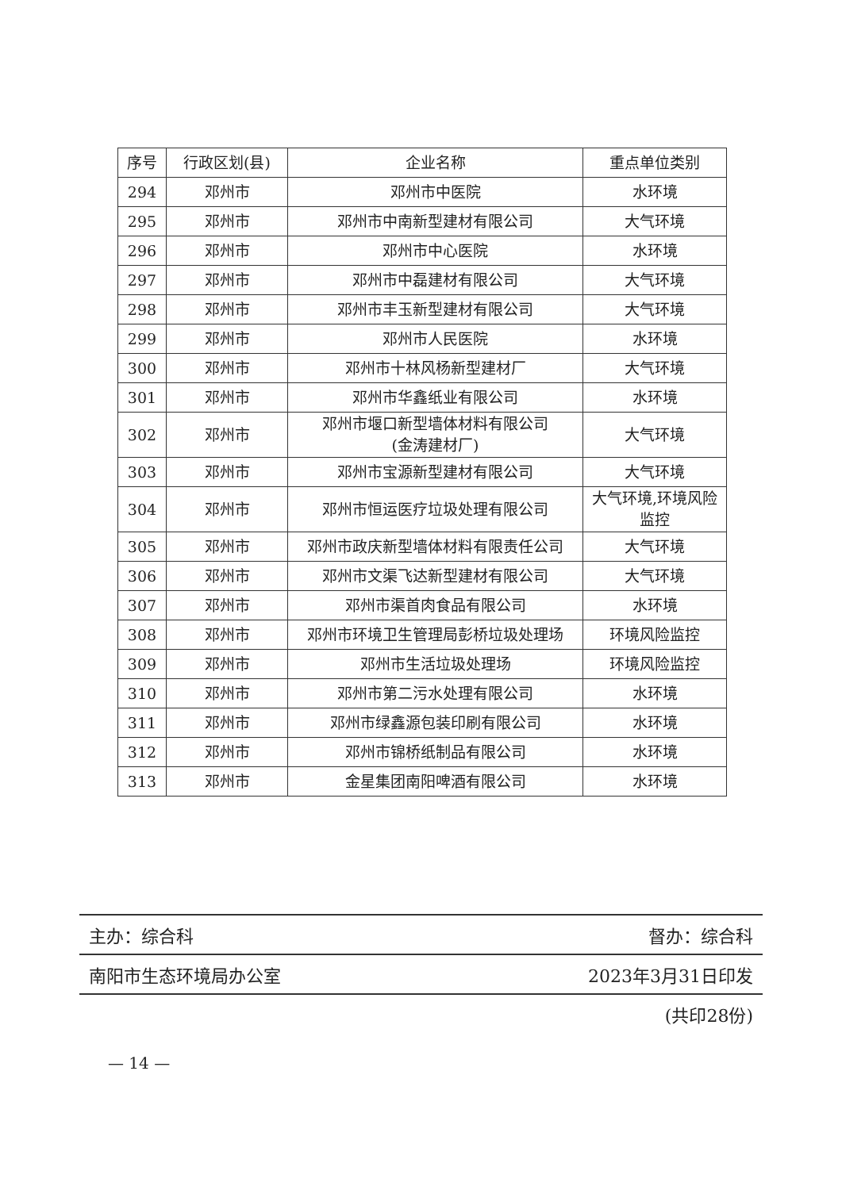| 序号 | 行政区划(县) | 企业名称 | 重点单位类别 |
| --- | --- | --- | --- |
| 294 | 邓州市 | 邓州市中医院 | 水环境 |
| 295 | 邓州市 | 邓州市中南新型建材有限公司 | 大气环境 |
| 296 | 邓州市 | 邓州市中心医院 | 水环境 |
| 297 | 邓州市 | 邓州市中磊建材有限公司 | 大气环境 |
| 298 | 邓州市 | 邓州市丰玉新型建材有限公司 | 大气环境 |
| 299 | 邓州市 | 邓州市人民医院 | 水环境 |
| 300 | 邓州市 | 邓州市十林风杨新型建材厂 | 大气环境 |
| 301 | 邓州市 | 邓州市华鑫纸业有限公司 | 水环境 |
| 302 | 邓州市 | 邓州市堰口新型墙体材料有限公司 (金涛建材厂) | 大气环境 |
| 303 | 邓州市 | 邓州市宝源新型建材有限公司 | 大气环境 |
| 304 | 邓州市 | 邓州市恒运医疗垃圾处理有限公司 | 大气环境,环境风险监控 |
| 305 | 邓州市 | 邓州市政庆新型墙体材料有限责任公司 | 大气环境 |
| 306 | 邓州市 | 邓州市文渠飞达新型建材有限公司 | 大气环境 |
| 307 | 邓州市 | 邓州市渠首肉食品有限公司 | 水环境 |
| 308 | 邓州市 | 邓州市环境卫生管理局彭桥垃圾处理场 | 环境风险监控 |
| 309 | 邓州市 | 邓州市生活垃圾处理场 | 环境风险监控 |
| 310 | 邓州市 | 邓州市第二污水处理有限公司 | 水环境 |
| 311 | 邓州市 | 邓州市绿鑫源包装印刷有限公司 | 水环境 |
| 312 | 邓州市 | 邓州市锦桥纸制品有限公司 | 水环境 |
| 313 | 邓州市 | 金星集团南阳啤酒有限公司 | 水环境 |
主办：综合科 督办：综合科
南阳市生态环境局办公室 2023年3月31日印发
(共印28份)
— 14 —